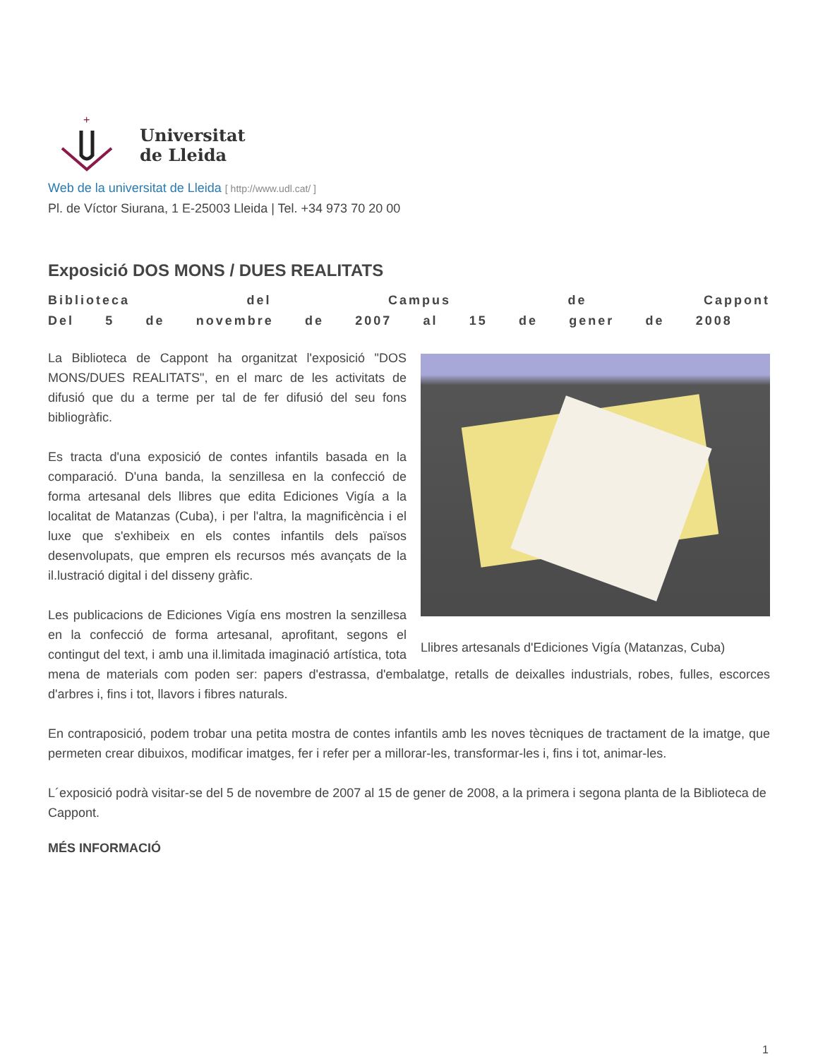+
Universitat
de Lleida
Web de la universitat de Lleida [ http://www.udl.cat/ ]
Pl. de Víctor Siurana, 1 E-25003 Lleida | Tel. +34 973 70 20 00
Exposició DOS MONS / DUES REALITATS
Biblioteca del Campus de Cappont
Del 5 de novembre de 2007 al 15 de gener de 2008
Llibres artesanals d'Ediciones Vigía (Matanzas, Cuba)
La Biblioteca de Cappont ha organitzat l'exposició "DOS MONS/DUES REALITATS", en el marc de les activitats de difusió que du a terme per tal de fer difusió del seu fons bibliogràfic.
Es tracta d'una exposició de contes infantils basada en la comparació. D'una banda, la senzillesa en la confecció de forma artesanal dels llibres que edita Ediciones Vigía a la localitat de Matanzas (Cuba), i per l'altra, la magnificència i el luxe que s'exhibeix en els contes infantils dels països desenvolupats, que empren els recursos més avançats de la il.lustració digital i del disseny gràfic.
Les publicacions de Ediciones Vigía ens mostren la senzillesa en la confecció de forma artesanal, aprofitant, segons el contingut del text, i amb una il.limitada imaginació artística, tota mena de materials com poden ser: papers d'estrassa, d'embalatge, retalls de deixalles industrials, robes, fulles, escorces d'arbres i, fins i tot, llavors i fibres naturals.
En contraposició, podem trobar una petita mostra de contes infantils amb les noves tècniques de tractament de la imatge, que permeten crear dibuixos, modificar imatges, fer i refer per a millorar-les, transformar-les i, fins i tot, animar-les.
L´exposició podrà visitar-se del 5 de novembre de 2007 al 15 de gener de 2008, a la primera i segona planta de la Biblioteca de Cappont.
MÉS INFORMACIÓ
1